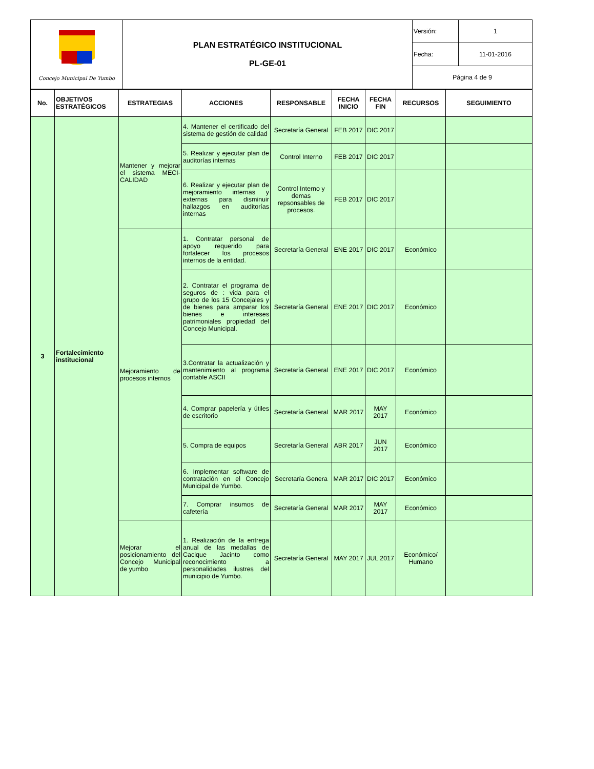| Concejo Municipal De Yumbo | PLAN ESTRATÉGICO INSTITUCIONAL PL-GE-01 | Versión: | 1 |
| | | Fecha: | 11-01-2016 |
| | | Página 4 de 9 | |
| No. | OBJETIVOS ESTRATÉGICOS | ESTRATEGIAS | ACCIONES | RESPONSABLE | FECHA INICIO | FECHA FIN | RECURSOS | SEGUIMIENTO |
| --- | --- | --- | --- | --- | --- | --- | --- | --- |
| 3 | Fortalecimiento institucional | Mantener y mejorar el sistema MECI-CALIDAD | 4. Mantener el certificado del sistema de gestión de calidad | Secretaría General | FEB 2017 | DIC 2017 | | |
| | | | 5. Realizar y ejecutar plan de auditorías internas | Control Interno | FEB 2017 | DIC 2017 | | |
| | | | 6. Realizar y ejecutar plan de mejoramiento internas y externas para disminuir hallazgos en auditorías internas | Control Interno y demas repsonsables de procesos. | FEB 2017 | DIC 2017 | | |
| | | Mejoramiento de procesos internos | 1. Contratar personal de apoyo requerido para fortalecer los procesos internos de la entidad. | Secretaría General | ENE 2017 | DIC 2017 | Económico | |
| | | | 2. Contratar el programa de seguros de : vida para el grupo de los 15 Concejales y de bienes para amparar los bienes e intereses patrimoniales propiedad del Concejo Municipal. | Secretaría General | ENE 2017 | DIC 2017 | Económico | |
| | | | 3.Contratar la actualización y mantenimiento al programa contable ASCII | Secretaría General | ENE 2017 | DIC 2017 | Económico | |
| | | | 4. Comprar papelería y útiles de escritorio | Secretaría General | MAR 2017 | MAY 2017 | Económico | |
| | | | 5. Compra de equipos | Secretaría General | ABR 2017 | JUN 2017 | Económico | |
| | | | 6. Implementar software de contratación en el Concejo Municipal de Yumbo. | Secretaría Genera | MAR 2017 | DIC 2017 | Económico | |
| | | | 7. Comprar insumos de cafetería | Secretaría General | MAR 2017 | MAY 2017 | Económico | |
| | | Mejorar el posicionamiento del Concejo Municipal de yumbo | 1. Realización de la entrega anual de las medallas de Cacique Jacinto como reconocimiento a personalidades ilustres del municipio de Yumbo. | Secretaría General | MAY 2017 | JUL 2017 | Económico/ Humano | |